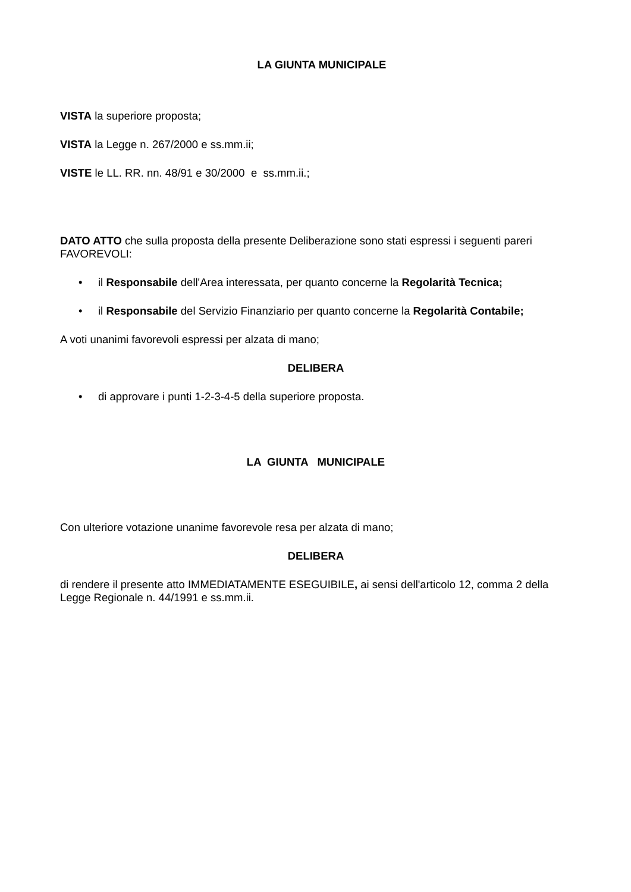LA GIUNTA MUNICIPALE
VISTA la superiore proposta;
VISTA la Legge n. 267/2000 e ss.mm.ii;
VISTE le LL. RR. nn. 48/91 e 30/2000 e ss.mm.ii.;
DATO ATTO che sulla proposta della presente Deliberazione sono stati espressi i seguenti pareri FAVOREVOLI:
• il Responsabile dell'Area interessata, per quanto concerne la Regolarità Tecnica;
• il Responsabile del Servizio Finanziario per quanto concerne la Regolarità Contabile;
A voti unanimi favorevoli espressi per alzata di mano;
DELIBERA
• di approvare i punti 1-2-3-4-5 della superiore proposta.
LA GIUNTA MUNICIPALE
Con ulteriore votazione unanime favorevole resa per alzata di mano;
DELIBERA
di rendere il presente atto IMMEDIATAMENTE ESEGUIBILE, ai sensi dell'articolo 12, comma 2 della Legge Regionale n. 44/1991 e ss.mm.ii.